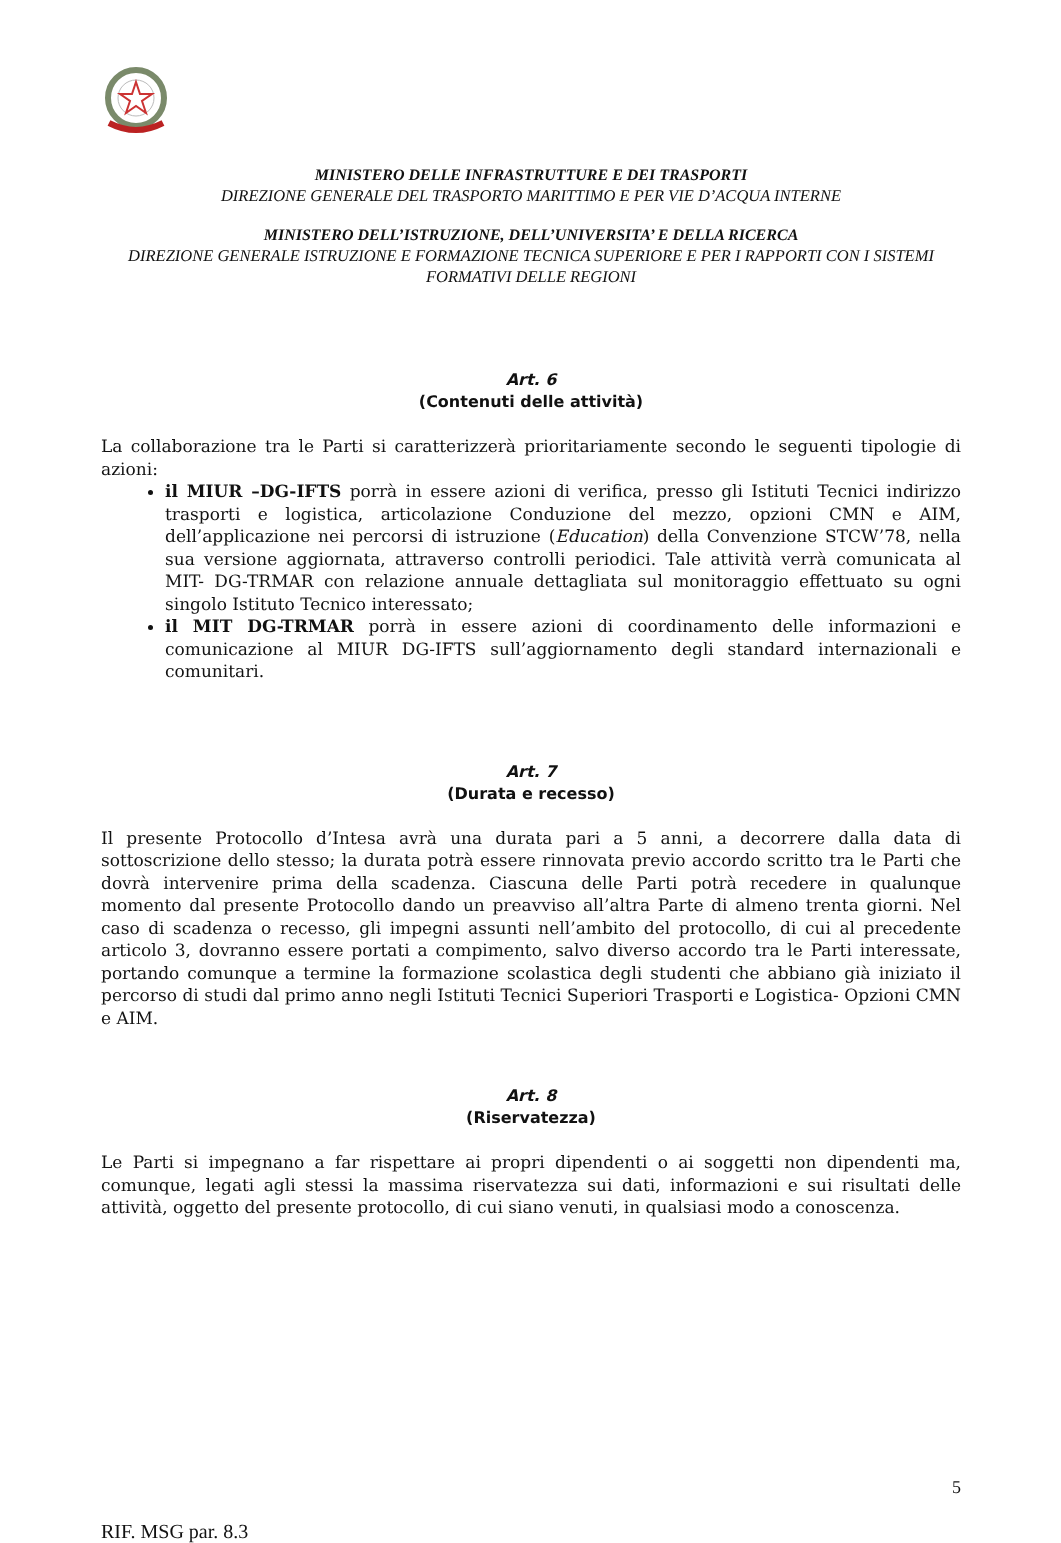MINISTERO DELLE INFRASTRUTTURE E DEI TRASPORTI
DIREZIONE GENERALE DEL TRASPORTO MARITTIMO E PER VIE D’ACQUA INTERNE
MINISTERO DELL’ISTRUZIONE, DELL’UNIVERSITA’ E DELLA RICERCA
DIREZIONE GENERALE ISTRUZIONE E FORMAZIONE TECNICA SUPERIORE E PER I RAPPORTI CON I SISTEMI FORMATIVI DELLE REGIONI
Art. 6
(Contenuti delle attività)
La collaborazione tra le Parti si caratterizzerà prioritariamente secondo le seguenti tipologie di azioni:
il MIUR –DG-IFTS porrà in essere azioni di verifica, presso gli Istituti Tecnici indirizzo trasporti e logistica, articolazione Conduzione del mezzo, opzioni CMN e AIM, dell’applicazione nei percorsi di istruzione (Education) della Convenzione STCW’78, nella sua versione aggiornata, attraverso controlli periodici. Tale attività verrà comunicata al MIT- DG-TRMAR con relazione annuale dettagliata sul monitoraggio effettuato su ogni singolo Istituto Tecnico interessato;
il MIT DG-TRMAR porrà in essere azioni di coordinamento delle informazioni e comunicazione al MIUR DG-IFTS sull’aggiornamento degli standard internazionali e comunitari.
Art. 7
(Durata e recesso)
Il presente Protocollo d’Intesa avrà una durata pari a 5 anni, a decorrere dalla data di sottoscrizione dello stesso; la durata potrà essere rinnovata previo accordo scritto tra le Parti che dovrà intervenire prima della scadenza. Ciascuna delle Parti potrà recedere in qualunque momento dal presente Protocollo dando un preavviso all’altra Parte di almeno trenta giorni. Nel caso di scadenza o recesso, gli impegni assunti nell’ambito del protocollo, di cui al precedente articolo 3, dovranno essere portati a compimento, salvo diverso accordo tra le Parti interessate, portando comunque a termine la formazione scolastica degli studenti che abbiano già iniziato il percorso di studi dal primo anno negli Istituti Tecnici Superiori Trasporti e Logistica- Opzioni CMN e AIM.
Art. 8
(Riservatezza)
Le Parti si impegnano a far rispettare ai propri dipendenti o ai soggetti non dipendenti ma, comunque, legati agli stessi la massima riservatezza sui dati, informazioni e sui risultati delle attività, oggetto del presente protocollo, di cui siano venuti, in qualsiasi modo a conoscenza.
5
RIF. MSG par. 8.3